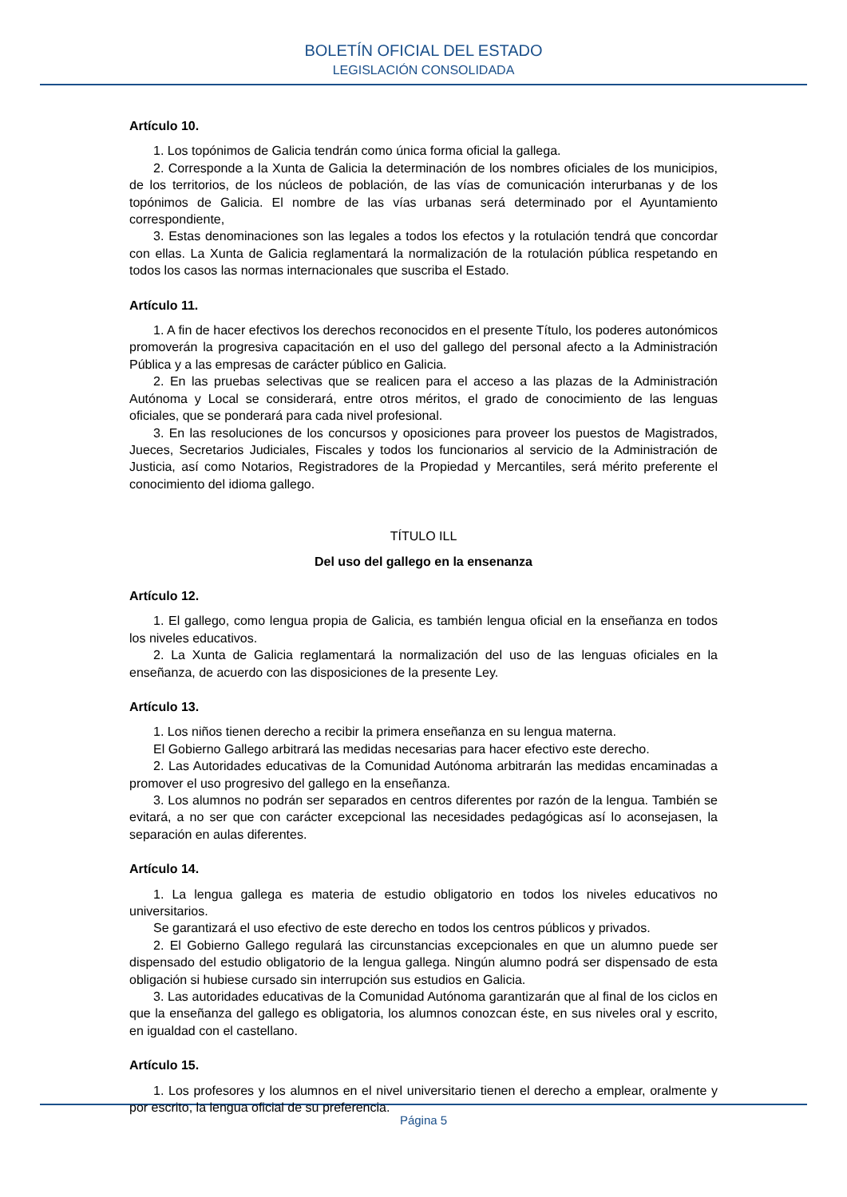BOLETÍN OFICIAL DEL ESTADO
LEGISLACIÓN CONSOLIDADA
Artículo 10.
1. Los topónimos de Galicia tendrán como única forma oficial la gallega.
2. Corresponde a la Xunta de Galicia la determinación de los nombres oficiales de los municipios, de los territorios, de los núcleos de población, de las vías de comunicación interurbanas y de los topónimos de Galicia. El nombre de las vías urbanas será determinado por el Ayuntamiento correspondiente,
3. Estas denominaciones son las legales a todos los efectos y la rotulación tendrá que concordar con ellas. La Xunta de Galicia reglamentará la normalización de la rotulación pública respetando en todos los casos las normas internacionales que suscriba el Estado.
Artículo 11.
1. A fin de hacer efectivos los derechos reconocidos en el presente Título, los poderes autonómicos promoverán la progresiva capacitación en el uso del gallego del personal afecto a la Administración Pública y a las empresas de carácter público en Galicia.
2. En las pruebas selectivas que se realicen para el acceso a las plazas de la Administración Autónoma y Local se considerará, entre otros méritos, el grado de conocimiento de las lenguas oficiales, que se ponderará para cada nivel profesional.
3. En las resoluciones de los concursos y oposiciones para proveer los puestos de Magistrados, Jueces, Secretarios Judiciales, Fiscales y todos los funcionarios al servicio de la Administración de Justicia, así como Notarios, Registradores de la Propiedad y Mercantiles, será mérito preferente el conocimiento del idioma gallego.
TÍTULO ILL
Del uso del gallego en la ensenanza
Artículo 12.
1. El gallego, como lengua propia de Galicia, es también lengua oficial en la enseñanza en todos los niveles educativos.
2. La Xunta de Galicia reglamentará la normalización del uso de las lenguas oficiales en la enseñanza, de acuerdo con las disposiciones de la presente Ley.
Artículo 13.
1. Los niños tienen derecho a recibir la primera enseñanza en su lengua materna.
El Gobierno Gallego arbitrará las medidas necesarias para hacer efectivo este derecho.
2. Las Autoridades educativas de la Comunidad Autónoma arbitrarán las medidas encaminadas a promover el uso progresivo del gallego en la enseñanza.
3. Los alumnos no podrán ser separados en centros diferentes por razón de la lengua. También se evitará, a no ser que con carácter excepcional las necesidades pedagógicas así lo aconsejasen, la separación en aulas diferentes.
Artículo 14.
1. La lengua gallega es materia de estudio obligatorio en todos los niveles educativos no universitarios.
Se garantizará el uso efectivo de este derecho en todos los centros públicos y privados.
2. El Gobierno Gallego regulará las circunstancias excepcionales en que un alumno puede ser dispensado del estudio obligatorio de la lengua gallega. Ningún alumno podrá ser dispensado de esta obligación si hubiese cursado sin interrupción sus estudios en Galicia.
3. Las autoridades educativas de la Comunidad Autónoma garantizarán que al final de los ciclos en que la enseñanza del gallego es obligatoria, los alumnos conozcan éste, en sus niveles oral y escrito, en igualdad con el castellano.
Artículo 15.
1. Los profesores y los alumnos en el nivel universitario tienen el derecho a emplear, oralmente y por escrito, la lengua oficial de su preferencia.
Página 5